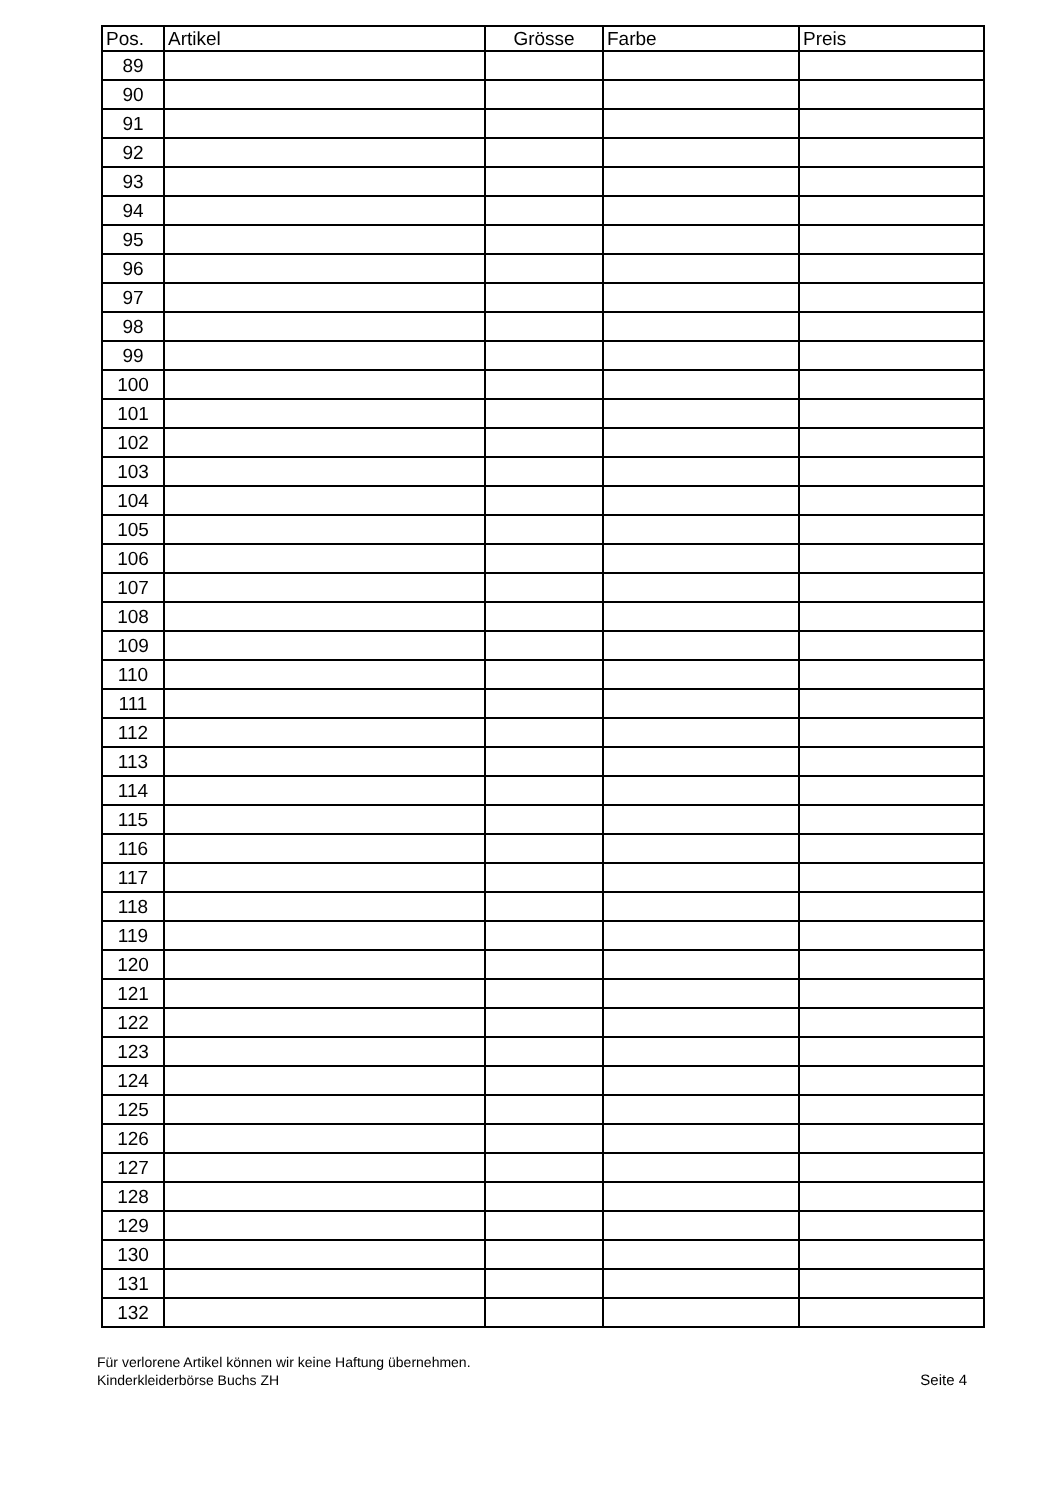| Pos. | Artikel | Grösse | Farbe | Preis |
| --- | --- | --- | --- | --- |
| 89 | | | | |
| 90 | | | | |
| 91 | | | | |
| 92 | | | | |
| 93 | | | | |
| 94 | | | | |
| 95 | | | | |
| 96 | | | | |
| 97 | | | | |
| 98 | | | | |
| 99 | | | | |
| 100 | | | | |
| 101 | | | | |
| 102 | | | | |
| 103 | | | | |
| 104 | | | | |
| 105 | | | | |
| 106 | | | | |
| 107 | | | | |
| 108 | | | | |
| 109 | | | | |
| 110 | | | | |
| 111 | | | | |
| 112 | | | | |
| 113 | | | | |
| 114 | | | | |
| 115 | | | | |
| 116 | | | | |
| 117 | | | | |
| 118 | | | | |
| 119 | | | | |
| 120 | | | | |
| 121 | | | | |
| 122 | | | | |
| 123 | | | | |
| 124 | | | | |
| 125 | | | | |
| 126 | | | | |
| 127 | | | | |
| 128 | | | | |
| 129 | | | | |
| 130 | | | | |
| 131 | | | | |
| 132 | | | | |
Für verlorene Artikel können wir keine Haftung übernehmen.
Kinderkleiderbörse Buchs ZH
Seite 4